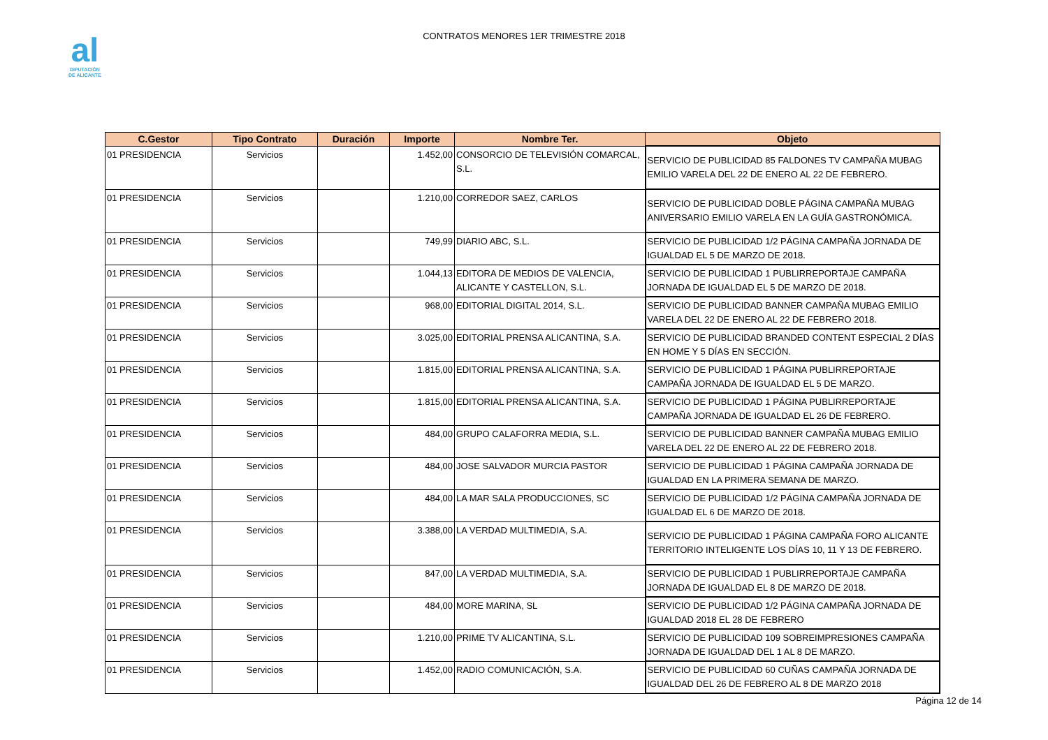al
DIPUTACIÓN
DE ALICANTE
CONTRATOS MENORES 1ER TRIMESTRE 2018
| C.Gestor | Tipo Contrato | Duración | Importe | Nombre Ter. | Objeto |
| --- | --- | --- | --- | --- | --- |
| 01 PRESIDENCIA | Servicios | | 1.452,00 | CONSORCIO DE TELEVISIÓN COMARCAL, S.L. | SERVICIO DE PUBLICIDAD 85 FALDONES TV CAMPAÑA MUBAG EMILIO VARELA DEL 22 DE ENERO AL 22 DE FEBRERO. |
| 01 PRESIDENCIA | Servicios | | 1.210,00 | CORREDOR SAEZ, CARLOS | SERVICIO DE PUBLICIDAD DOBLE PÁGINA CAMPAÑA MUBAG ANIVERSARIO EMILIO VARELA EN LA GUÍA GASTRONÓMICA. |
| 01 PRESIDENCIA | Servicios | | 749,99 | DIARIO ABC, S.L. | SERVICIO DE PUBLICIDAD 1/2 PÁGINA CAMPAÑA JORNADA DE IGUALDAD EL 5 DE MARZO DE 2018. |
| 01 PRESIDENCIA | Servicios | | 1.044,13 | EDITORA DE MEDIOS DE VALENCIA, ALICANTE Y CASTELLON, S.L. | SERVICIO DE PUBLICIDAD 1 PUBLIRREPORTAJE CAMPAÑA JORNADA DE IGUALDAD EL 5 DE MARZO DE 2018. |
| 01 PRESIDENCIA | Servicios | | 968,00 | EDITORIAL DIGITAL 2014, S.L. | SERVICIO DE PUBLICIDAD BANNER CAMPAÑA MUBAG EMILIO VARELA DEL 22 DE ENERO AL 22 DE FEBRERO 2018. |
| 01 PRESIDENCIA | Servicios | | 3.025,00 | EDITORIAL PRENSA ALICANTINA, S.A. | SERVICIO DE PUBLICIDAD BRANDED CONTENT ESPECIAL 2 DÍAS EN HOME Y 5 DÍAS EN SECCIÓN. |
| 01 PRESIDENCIA | Servicios | | 1.815,00 | EDITORIAL PRENSA ALICANTINA, S.A. | SERVICIO DE PUBLICIDAD 1 PÁGINA PUBLIRREPORTAJE CAMPAÑA JORNADA DE IGUALDAD EL 5 DE MARZO. |
| 01 PRESIDENCIA | Servicios | | 1.815,00 | EDITORIAL PRENSA ALICANTINA, S.A. | SERVICIO DE PUBLICIDAD 1 PÁGINA PUBLIRREPORTAJE CAMPAÑA JORNADA DE IGUALDAD EL 26 DE FEBRERO. |
| 01 PRESIDENCIA | Servicios | | 484,00 | GRUPO CALAFORRA MEDIA, S.L. | SERVICIO DE PUBLICIDAD BANNER CAMPAÑA MUBAG EMILIO VARELA DEL 22 DE ENERO AL 22 DE FEBRERO 2018. |
| 01 PRESIDENCIA | Servicios | | 484,00 | JOSE SALVADOR MURCIA PASTOR | SERVICIO DE PUBLICIDAD 1 PÁGINA CAMPAÑA JORNADA DE IGUALDAD EN LA PRIMERA SEMANA DE MARZO. |
| 01 PRESIDENCIA | Servicios | | 484,00 | LA MAR SALA PRODUCCIONES, SC | SERVICIO DE PUBLICIDAD 1/2 PÁGINA CAMPAÑA JORNADA DE IGUALDAD EL 6 DE MARZO DE 2018. |
| 01 PRESIDENCIA | Servicios | | 3.388,00 | LA VERDAD MULTIMEDIA, S.A. | SERVICIO DE PUBLICIDAD 1 PÁGINA CAMPAÑA FORO ALICANTE TERRITORIO INTELIGENTE LOS DÍAS 10, 11 Y 13 DE FEBRERO. |
| 01 PRESIDENCIA | Servicios | | 847,00 | LA VERDAD MULTIMEDIA, S.A. | SERVICIO DE PUBLICIDAD 1 PUBLIRREPORTAJE CAMPAÑA JORNADA DE IGUALDAD EL 8 DE MARZO DE 2018. |
| 01 PRESIDENCIA | Servicios | | 484,00 | MORE MARINA, SL | SERVICIO DE PUBLICIDAD 1/2 PÁGINA CAMPAÑA JORNADA DE IGUALDAD 2018 EL 28 DE FEBRERO |
| 01 PRESIDENCIA | Servicios | | 1.210,00 | PRIME TV ALICANTINA, S.L. | SERVICIO DE PUBLICIDAD 109 SOBREIMPRESIONES CAMPAÑA JORNADA DE IGUALDAD DEL 1 AL 8 DE MARZO. |
| 01 PRESIDENCIA | Servicios | | 1.452,00 | RADIO COMUNICACIÓN, S.A. | SERVICIO DE PUBLICIDAD 60 CUÑAS CAMPAÑA JORNADA DE IGUALDAD DEL 26 DE FEBRERO AL 8 DE MARZO 2018 |
Página 12 de 14